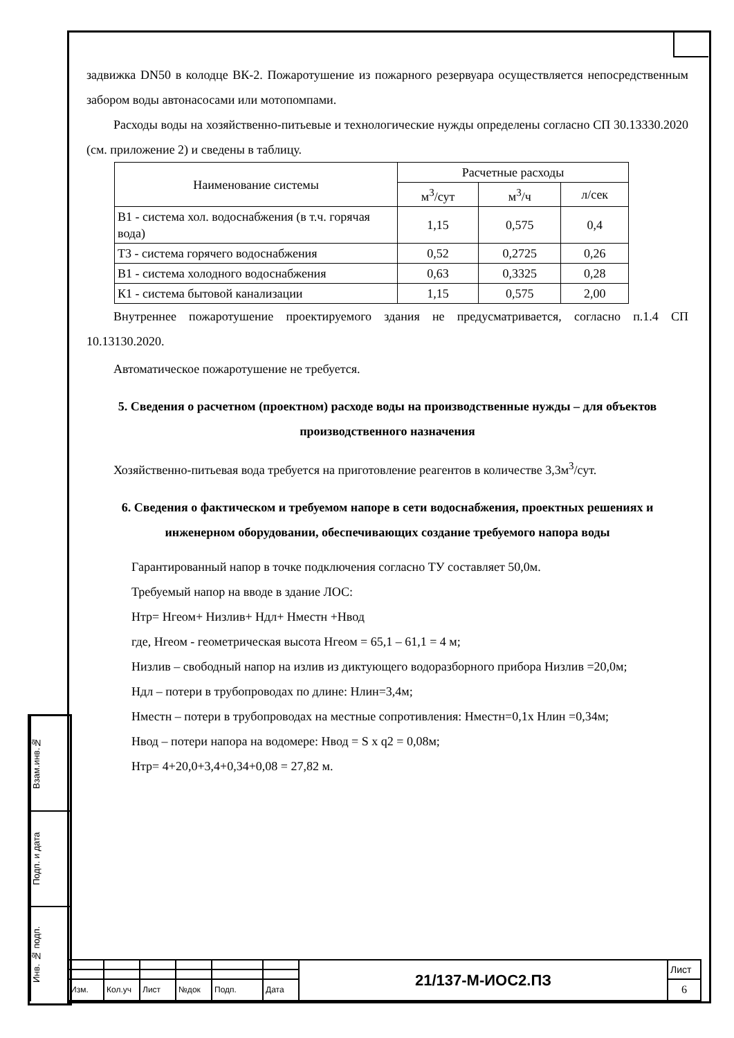задвижка DN50 в колодце ВК-2. Пожаротушение из пожарного резервуара осуществляется непосредственным забором воды автонасосами или мотопомпами.
Расходы воды на хозяйственно-питьевые и технологические нужды определены согласно СП 30.13330.2020 (см. приложение 2) и сведены в таблицу.
| Наименование системы | Расчетные расходы | | |
| | м<sup>3</sup>/сут | м<sup>3</sup>/ч | л/сек |
| В1 - система хол. водоснабжения (в т.ч. горячая вода) | 1,15 | 0,575 | 0,4 |
| Т3 - система горячего водоснабжения | 0,52 | 0,2725 | 0,26 |
| В1 - система холодного водоснабжения | 0,63 | 0,3325 | 0,28 |
| К1 - система бытовой канализации | 1,15 | 0,575 | 2,00 |
Внутреннее пожаротушение проектируемого здания не предусматривается, согласно п.1.4 СП 10.13130.2020.
Автоматическое пожаротушение не требуется.
5. Сведения о расчетном (проектном) расходе воды на производственные нужды – для объектов производственного назначения
Хозяйственно-питьевая вода требуется на приготовление реагентов в количестве 3,3м<sup>3</sup>/сут.
6. Сведения о фактическом и требуемом напоре в сети водоснабжения, проектных решениях и инженерном оборудовании, обеспечивающих создание требуемого напора воды
Гарантированный напор в точке подключения согласно ТУ составляет 50,0м.
Требуемый напор на вводе в здание ЛОС:
Нтр= Нгеом+ Низлив+ Ндл+ Нместн +Нвод
где, Нгеом - геометрическая высота Нгеом = 65,1 – 61,1 = 4 м;
Низлив – свободный напор на излив из диктующего водоразборного прибора Низлив =20,0м;
Ндл – потери в трубопроводах по длине: Нлин=3,4м;
Нместн – потери в трубопроводах на местные сопротивления: Нместн=0,1х Нлин =0,34м;
Нвод – потери напора на водомере: Нвод = S x q2 = 0,08м;
Нтр= 4+20,0+3,4+0,34+0,08 = 27,82 м.
Взам.инв.№
Подп. и дата
Инв. № подп.
| | | | | | | 21/137-М-ИОС2.ПЗ | Лист |
| Изм. | Кол.уч | Лист | №док | Подп. | Дата | | 6 |